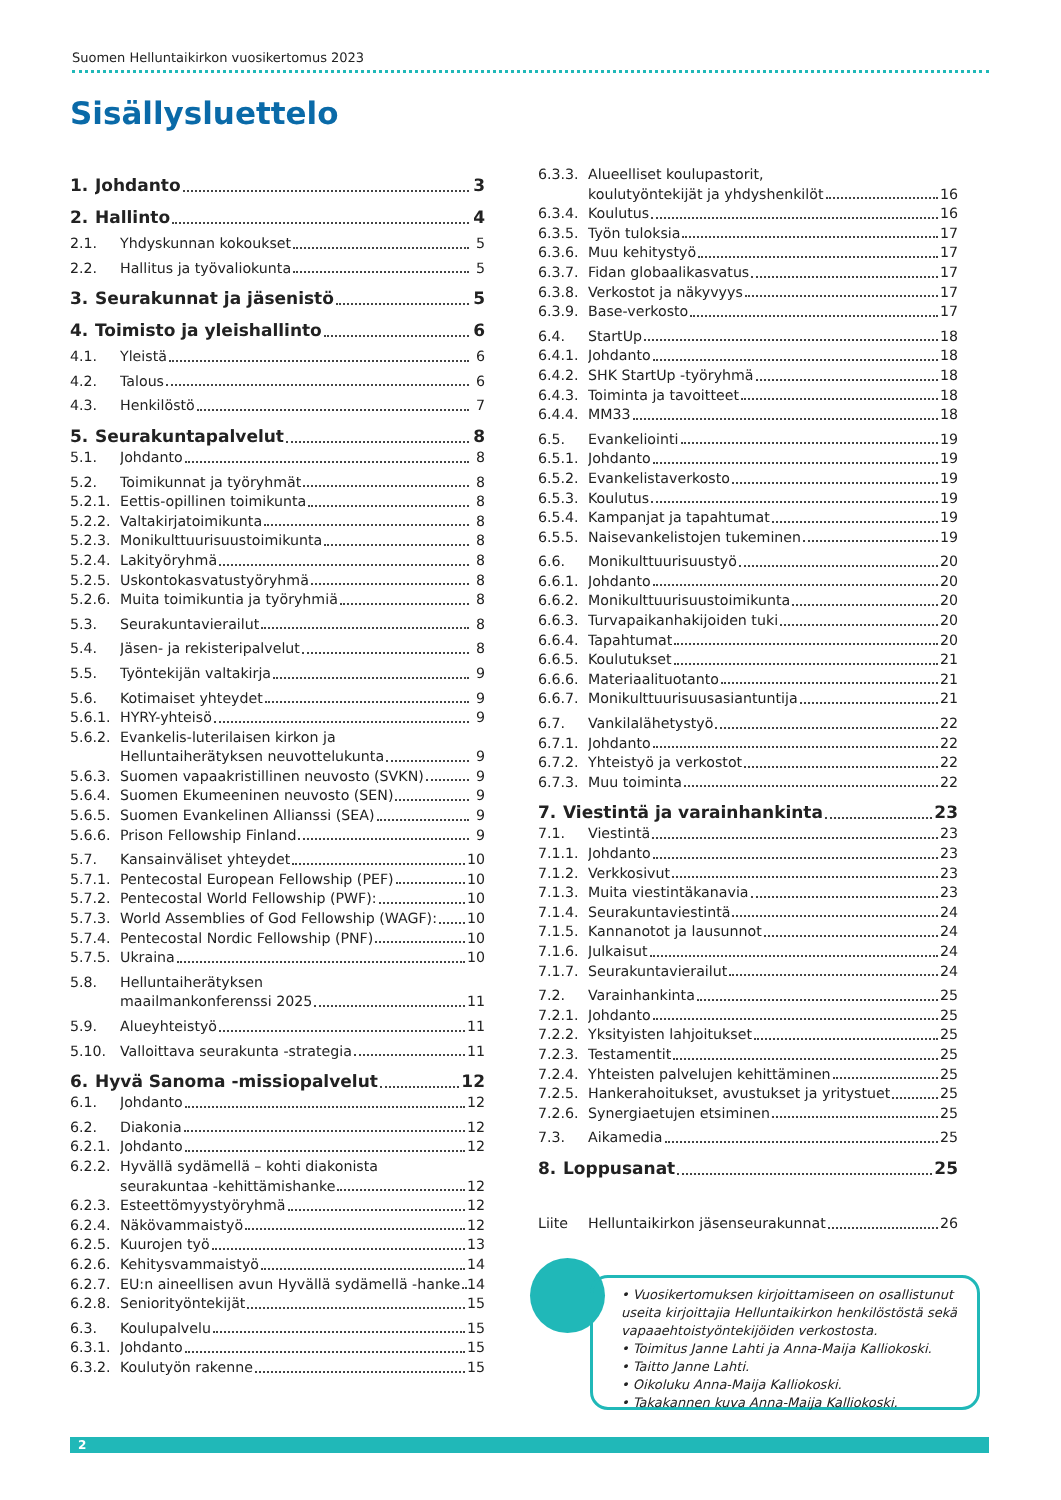Suomen Helluntaikirkon vuosikertomus 2023
Sisällysluettelo
1. Johdanto 3
2. Hallinto 4
2.1. Yhdyskunnan kokoukset 5
2.2. Hallitus ja työvaliokunta 5
3. Seurakunnat ja jäsenistö 5
4. Toimisto ja yleishallinto 6
4.1. Yleistä 6
4.2. Talous 6
4.3. Henkilöstö 7
5. Seurakuntapalvelut 8
5.1. Johdanto 8
5.2. Toimikunnat ja työryhmät 8
5.2.1. Eettis-opillinen toimikunta 8
5.2.2. Valtakirjatoimikunta 8
5.2.3. Monikulttuurisuustoimikunta 8
5.2.4. Lakityöryhmä 8
5.2.5. Uskontokasvatustyöryhmä 8
5.2.6. Muita toimikuntia ja työryhmiä 8
5.3. Seurakuntavierailut 8
5.4. Jäsen- ja rekisteripalvelut 8
5.5. Työntekijän valtakirja 9
5.6. Kotimaiset yhteydet 9
5.6.1. HYRY-yhteisö 9
5.6.2. Evankelis-luterilaisen kirkon ja
Helluntaiherätyksen neuvottelukunta 9
5.6.3. Suomen vapaakristillinen neuvosto (SVKN) 9
5.6.4. Suomen Ekumeeninen neuvosto (SEN) 9
5.6.5. Suomen Evankelinen Allianssi (SEA) 9
5.6.6. Prison Fellowship Finland 9
5.7. Kansainväliset yhteydet 10
5.7.1. Pentecostal European Fellowship (PEF) 10
5.7.2. Pentecostal World Fellowship (PWF): 10
5.7.3. World Assemblies of God Fellowship (WAGF): 10
5.7.4. Pentecostal Nordic Fellowship (PNF) 10
5.7.5. Ukraina 10
5.8. Helluntaiherätyksen
maailmankonferenssi 2025 11
5.9. Alueyhteistyö 11
5.10. Valloittava seurakunta -strategia 11
6. Hyvä Sanoma -missiopalvelut 12
6.1. Johdanto 12
6.2. Diakonia 12
6.2.1. Johdanto 12
6.2.2. Hyvällä sydämellä – kohti diakonista
seurakuntaa -kehittämishanke 12
6.2.3. Esteettömyystyöryhmä 12
6.2.4. Näkövammaistyö 12
6.2.5. Kuurojen työ 13
6.2.6. Kehitysvammaistyö 14
6.2.7. EU:n aineellisen avun Hyvällä sydämellä -hanke 14
6.2.8. Seniorityöntekijät 15
6.3. Koulupalvelu 15
6.3.1. Johdanto 15
6.3.2. Koulutyön rakenne 15
6.3.3. Alueelliset koulupastorit,
koulutyöntekijät ja yhdyshenkilöt 16
6.3.4. Koulutus 16
6.3.5. Työn tuloksia 17
6.3.6. Muu kehitystyö 17
6.3.7. Fidan globaalikasvatus 17
6.3.8. Verkostot ja näkyvyys 17
6.3.9. Base-verkosto 17
6.4. StartUp 18
6.4.1. Johdanto 18
6.4.2. SHK StartUp -työryhmä 18
6.4.3. Toiminta ja tavoitteet 18
6.4.4. MM33 18
6.5. Evankeliointi 19
6.5.1. Johdanto 19
6.5.2. Evankelistaverkosto 19
6.5.3. Koulutus 19
6.5.4. Kampanjat ja tapahtumat 19
6.5.5. Naisevankelistojen tukeminen 19
6.6. Monikulttuurisuustyö 20
6.6.1. Johdanto 20
6.6.2. Monikulttuurisuustoimikunta 20
6.6.3. Turvapaikanhakijoiden tuki 20
6.6.4. Tapahtumat 20
6.6.5. Koulutukset 21
6.6.6. Materiaalituotanto 21
6.6.7. Monikulttuurisuusasiantuntija 21
6.7. Vankilalähetystyö 22
6.7.1. Johdanto 22
6.7.2. Yhteistyö ja verkostot 22
6.7.3. Muu toiminta 22
7. Viestintä ja varainhankinta 23
7.1. Viestintä 23
7.1.1. Johdanto 23
7.1.2. Verkkosivut 23
7.1.3. Muita viestintäkanavia 23
7.1.4. Seurakuntaviestintä 24
7.1.5. Kannanotot ja lausunnot 24
7.1.6. Julkaisut 24
7.1.7. Seurakuntavierailut 24
7.2. Varainhankinta 25
7.2.1. Johdanto 25
7.2.2. Yksityisten lahjoitukset 25
7.2.3. Testamentit 25
7.2.4. Yhteisten palvelujen kehittäminen 25
7.2.5. Hankerahoitukset, avustukset ja yritystuet 25
7.2.6. Synergiaetujen etsiminen 25
7.3. Aikamedia 25
8. Loppusanat 25
Liite Helluntaikirkon jäsenseurakunnat 26
• Vuosikertomuksen kirjoittamiseen on osallistunut useita kirjoittajia Helluntaikirkon henkilöstöstä sekä vapaaehtoistyöntekijöiden verkostosta.
• Toimitus Janne Lahti ja Anna-Maija Kalliokoski.
• Taitto Janne Lahti.
• Oikoluku Anna-Maija Kalliokoski.
• Takakannen kuva Anna-Maija Kalliokoski.
2